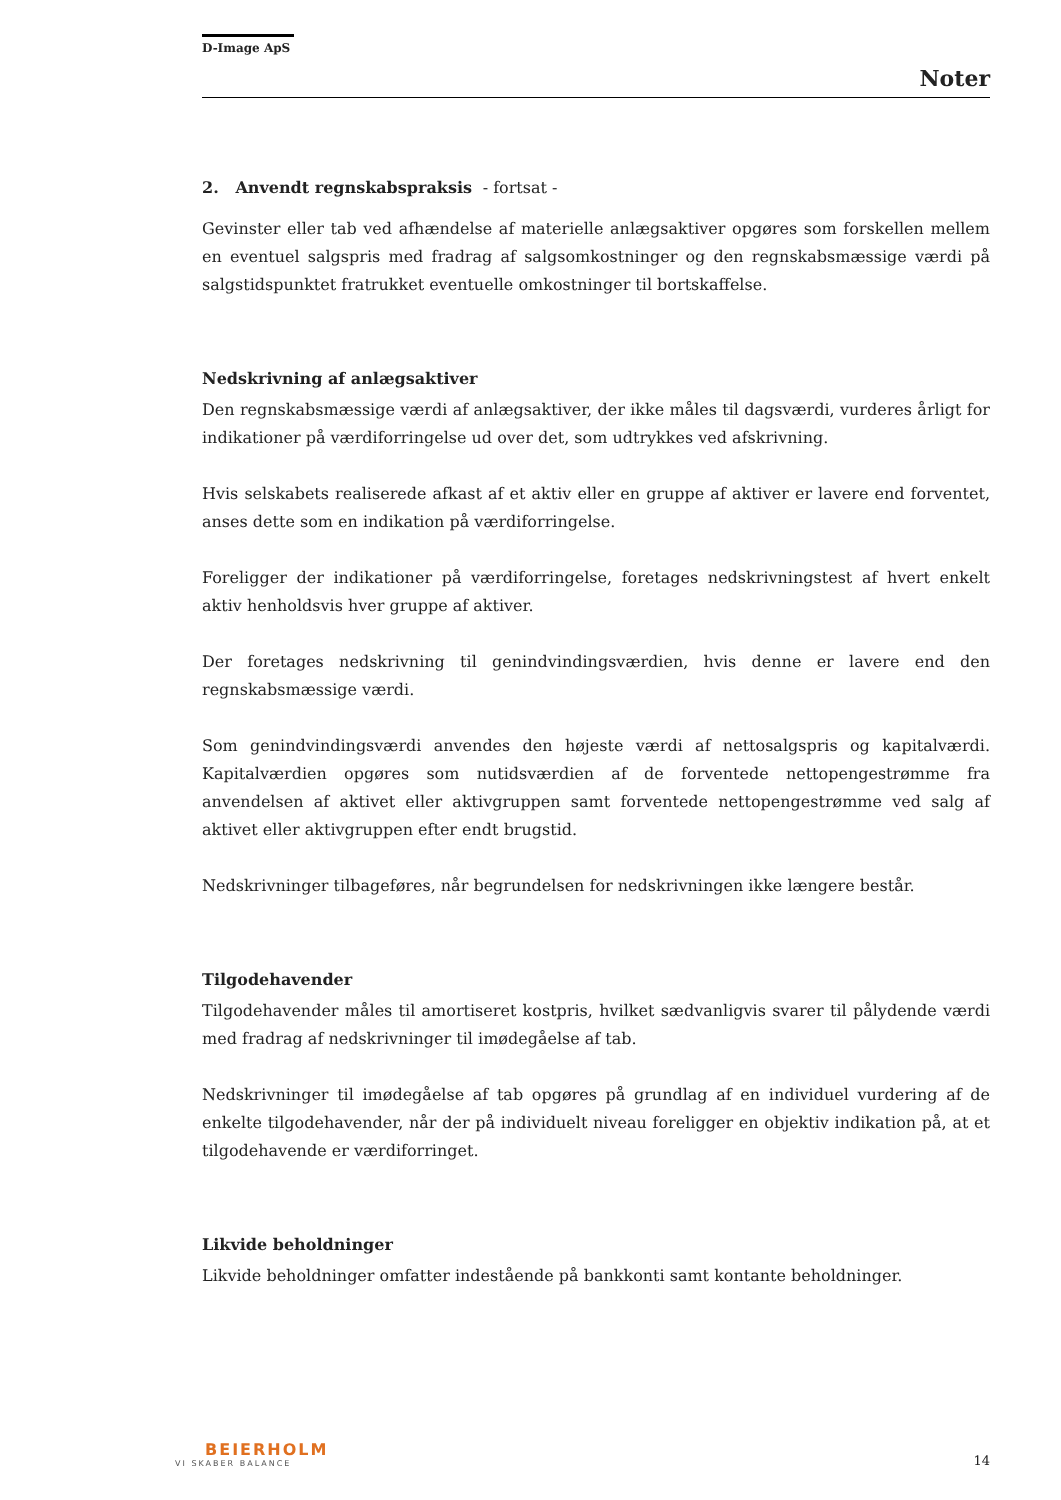D-Image ApS
Noter
2. Anvendt regnskabspraksis - fortsat -
Gevinster eller tab ved afhændelse af materielle anlægsaktiver opgøres som forskellen mellem en eventuel salgspris med fradrag af salgsomkostninger og den regnskabsmæssige værdi på salgstidspunktet fratrukket eventuelle omkostninger til bortskaffelse.
Nedskrivning af anlægsaktiver
Den regnskabsmæssige værdi af anlægsaktiver, der ikke måles til dagsværdi, vurderes årligt for indikationer på værdiforringelse ud over det, som udtrykkes ved afskrivning.
Hvis selskabets realiserede afkast af et aktiv eller en gruppe af aktiver er lavere end forventet, anses dette som en indikation på værdiforringelse.
Foreligger der indikationer på værdiforringelse, foretages nedskrivningstest af hvert enkelt aktiv henholdsvis hver gruppe af aktiver.
Der foretages nedskrivning til genindvindingsværdien, hvis denne er lavere end den regnskabsmæssige værdi.
Som genindvindingsværdi anvendes den højeste værdi af nettosalgspris og kapitalværdi. Kapitalværdien opgøres som nutidsværdien af de forventede nettopengestrømme fra anvendelsen af aktivet eller aktivgruppen samt forventede nettopengestrømme ved salg af aktivet eller aktivgruppen efter endt brugstid.
Nedskrivninger tilbageføres, når begrundelsen for nedskrivningen ikke længere består.
Tilgodehavender
Tilgodehavender måles til amortiseret kostpris, hvilket sædvanligvis svarer til pålydende værdi med fradrag af nedskrivninger til imødegåelse af tab.
Nedskrivninger til imødegåelse af tab opgøres på grundlag af en individuel vurdering af de enkelte tilgodehavender, når der på individuelt niveau foreligger en objektiv indikation på, at et tilgodehavende er værdiforringet.
Likvide beholdninger
Likvide beholdninger omfatter indestående på bankkonti samt kontante beholdninger.
BEIERHOLM
VI SKABER BALANCE
14